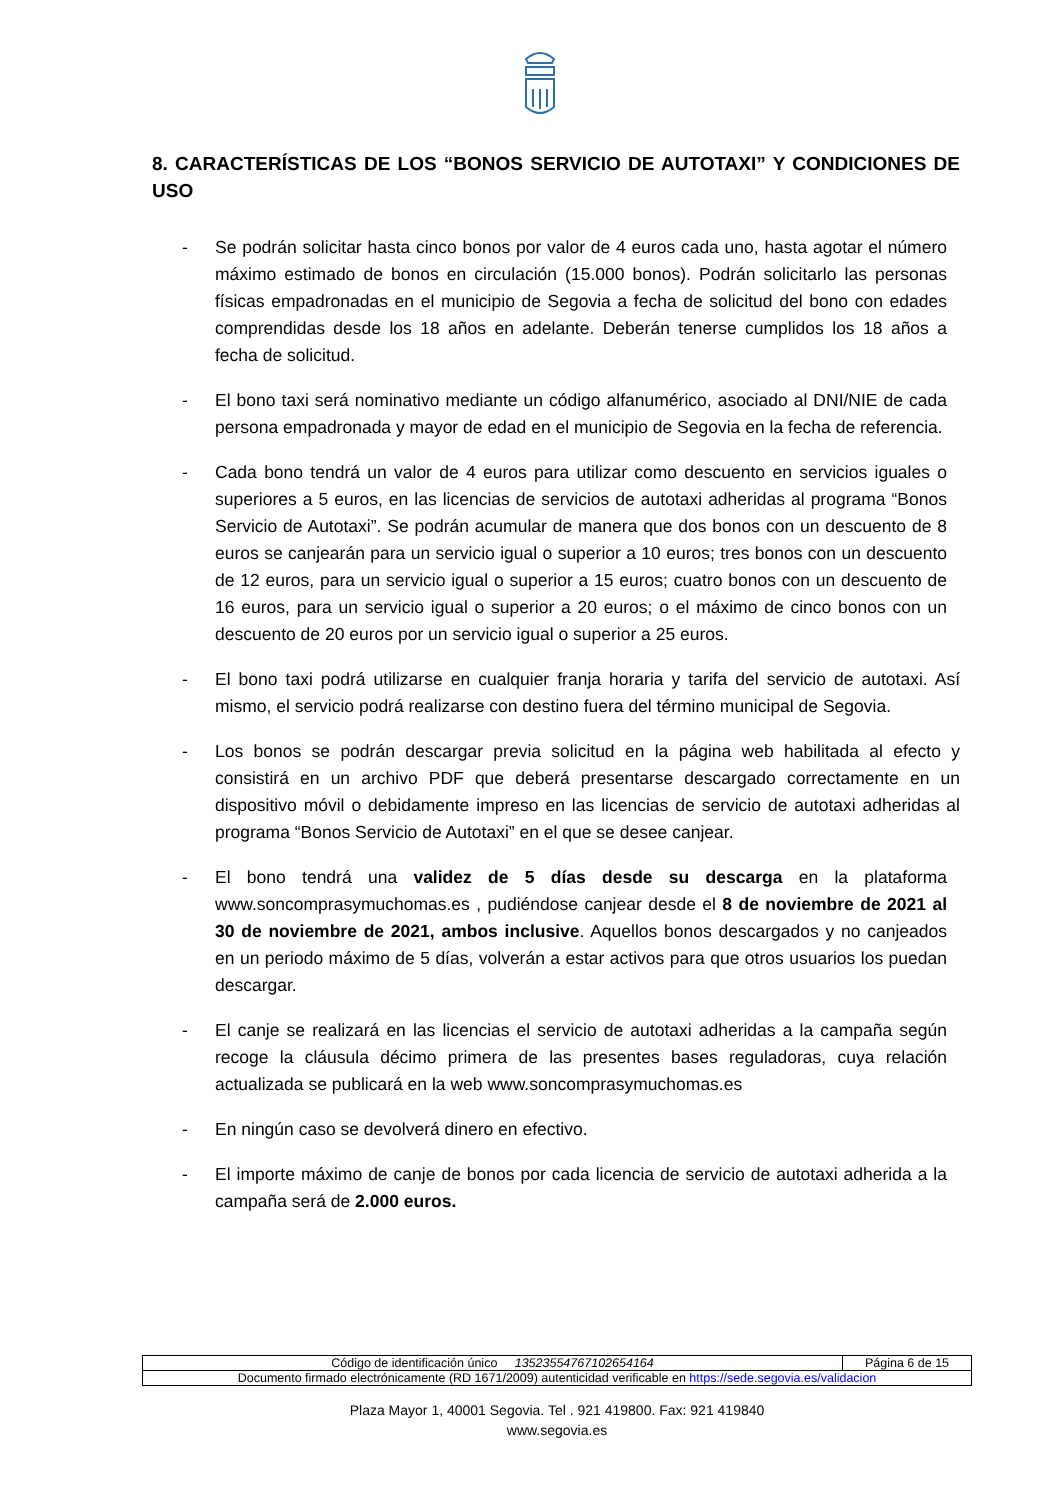8. CARACTERÍSTICAS DE LOS “BONOS SERVICIO DE AUTOTAXI” Y CONDICIONES DE USO
- Se podrán solicitar hasta cinco bonos por valor de 4 euros cada uno, hasta agotar el número máximo estimado de bonos en circulación (15.000 bonos). Podrán solicitarlo las personas físicas empadronadas en el municipio de Segovia a fecha de solicitud del bono con edades comprendidas desde los 18 años en adelante. Deberán tenerse cumplidos los 18 años a fecha de solicitud.
- El bono taxi será nominativo mediante un código alfanumérico, asociado al DNI/NIE de cada persona empadronada y mayor de edad en el municipio de Segovia en la fecha de referencia.
- Cada bono tendrá un valor de 4 euros para utilizar como descuento en servicios iguales o superiores a 5 euros, en las licencias de servicios de autotaxi adheridas al programa “Bonos Servicio de Autotaxi”. Se podrán acumular de manera que dos bonos con un descuento de 8 euros se canjearán para un servicio igual o superior a 10 euros; tres bonos con un descuento de 12 euros, para un servicio igual o superior a 15 euros; cuatro bonos con un descuento de 16 euros, para un servicio igual o superior a 20 euros; o el máximo de cinco bonos con un descuento de 20 euros por un servicio igual o superior a 25 euros.
- El bono taxi podrá utilizarse en cualquier franja horaria y tarifa del servicio de autotaxi. Así mismo, el servicio podrá realizarse con destino fuera del término municipal de Segovia.
- Los bonos se podrán descargar previa solicitud en la página web habilitada al efecto y consistirá en un archivo PDF que deberá presentarse descargado correctamente en un dispositivo móvil o debidamente impreso en las licencias de servicio de autotaxi adheridas al programa “Bonos Servicio de Autotaxi” en el que se desee canjear.
- El bono tendrá una validez de 5 días desde su descarga en la plataforma www.soncomprasymuchomas.es , pudiéndose canjear desde el 8 de noviembre de 2021 al 30 de noviembre de 2021, ambos inclusive. Aquellos bonos descargados y no canjeados en un periodo máximo de 5 días, volverán a estar activos para que otros usuarios los puedan descargar.
- El canje se realizará en las licencias el servicio de autotaxi adheridas a la campaña según recoge la cláusula décimo primera de las presentes bases reguladoras, cuya relación actualizada se publicará en la web www.soncomprasymuchomas.es
- En ningún caso se devolverá dinero en efectivo.
- El importe máximo de canje de bonos por cada licencia de servicio de autotaxi adherida a la campaña será de 2.000 euros.
| Código de identificación único 13523554767102654164 | Página 6 de 15 |
| Documento firmado electrónicamente (RD 1671/2009) autenticidad verificable en https://sede.segovia.es/validacion | |
Plaza Mayor 1, 40001 Segovia. Tel . 921 419800. Fax: 921 419840
www.segovia.es